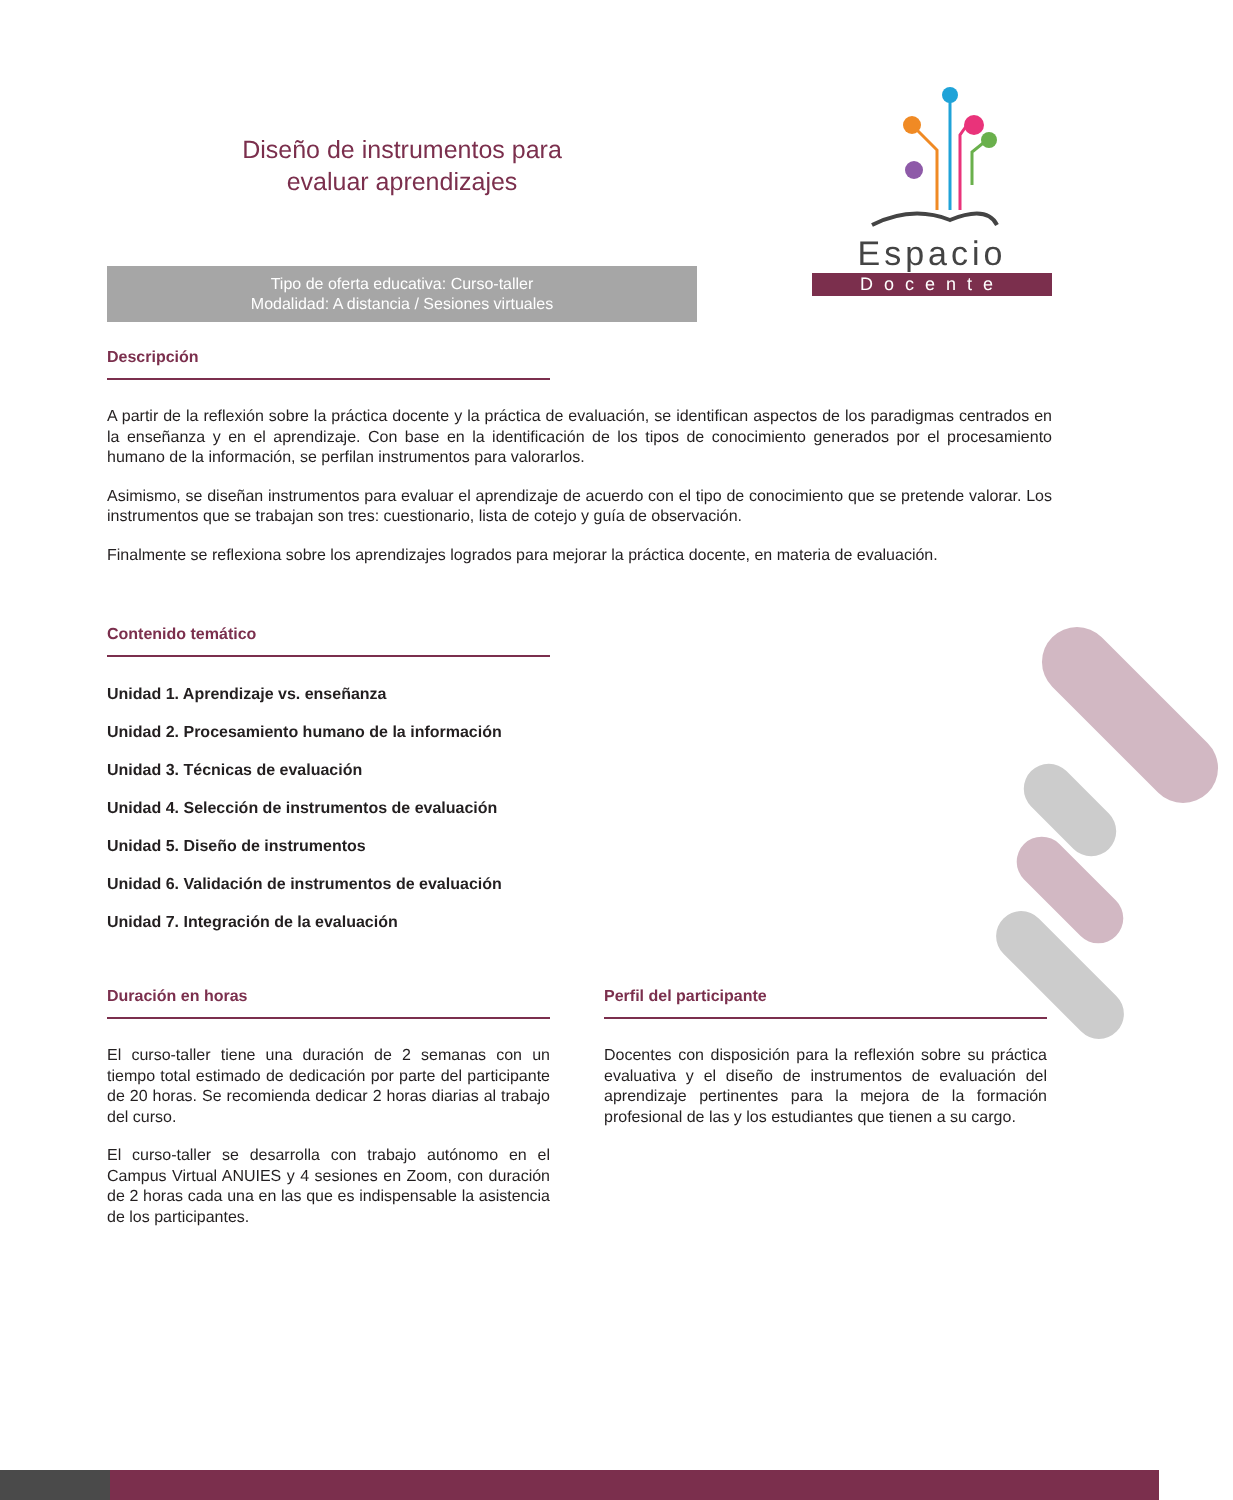Diseño de instrumentos para
evaluar aprendizajes
Espacio
Docente
Tipo de oferta educativa: Curso-taller
Modalidad: A distancia / Sesiones virtuales
Descripción
A partir de la reflexión sobre la práctica docente y la práctica de evaluación, se identifican aspectos de los paradigmas centrados en la enseñanza y en el aprendizaje. Con base en la identificación de los tipos de conocimiento generados por el procesamiento humano de la información, se perfilan instrumentos para valorarlos.
Asimismo, se diseñan instrumentos para evaluar el aprendizaje de acuerdo con el tipo de conocimiento que se pretende valorar. Los instrumentos que se trabajan son tres: cuestionario, lista de cotejo y guía de observación.
Finalmente se reflexiona sobre los aprendizajes logrados para mejorar la práctica docente, en materia de evaluación.
Contenido temático
Unidad 1. Aprendizaje vs. enseñanza
Unidad 2. Procesamiento humano de la información
Unidad 3. Técnicas de evaluación
Unidad 4. Selección de instrumentos de evaluación
Unidad 5. Diseño de instrumentos
Unidad 6. Validación de instrumentos de evaluación
Unidad 7. Integración de la evaluación
Duración en horas
El curso-taller tiene una duración de 2 semanas con un tiempo total estimado de dedicación por parte del participante de 20 horas. Se recomienda dedicar 2 horas diarias al trabajo del curso.
El curso-taller se desarrolla con trabajo autónomo en el Campus Virtual ANUIES y 4 sesiones en Zoom, con duración de 2 horas cada una en las que es indispensable la asistencia de los participantes.
Perfil del participante
Docentes con disposición para la reflexión sobre su práctica evaluativa y el diseño de instrumentos de evaluación del aprendizaje pertinentes para la mejora de la formación profesional de las y los estudiantes que tienen a su cargo.